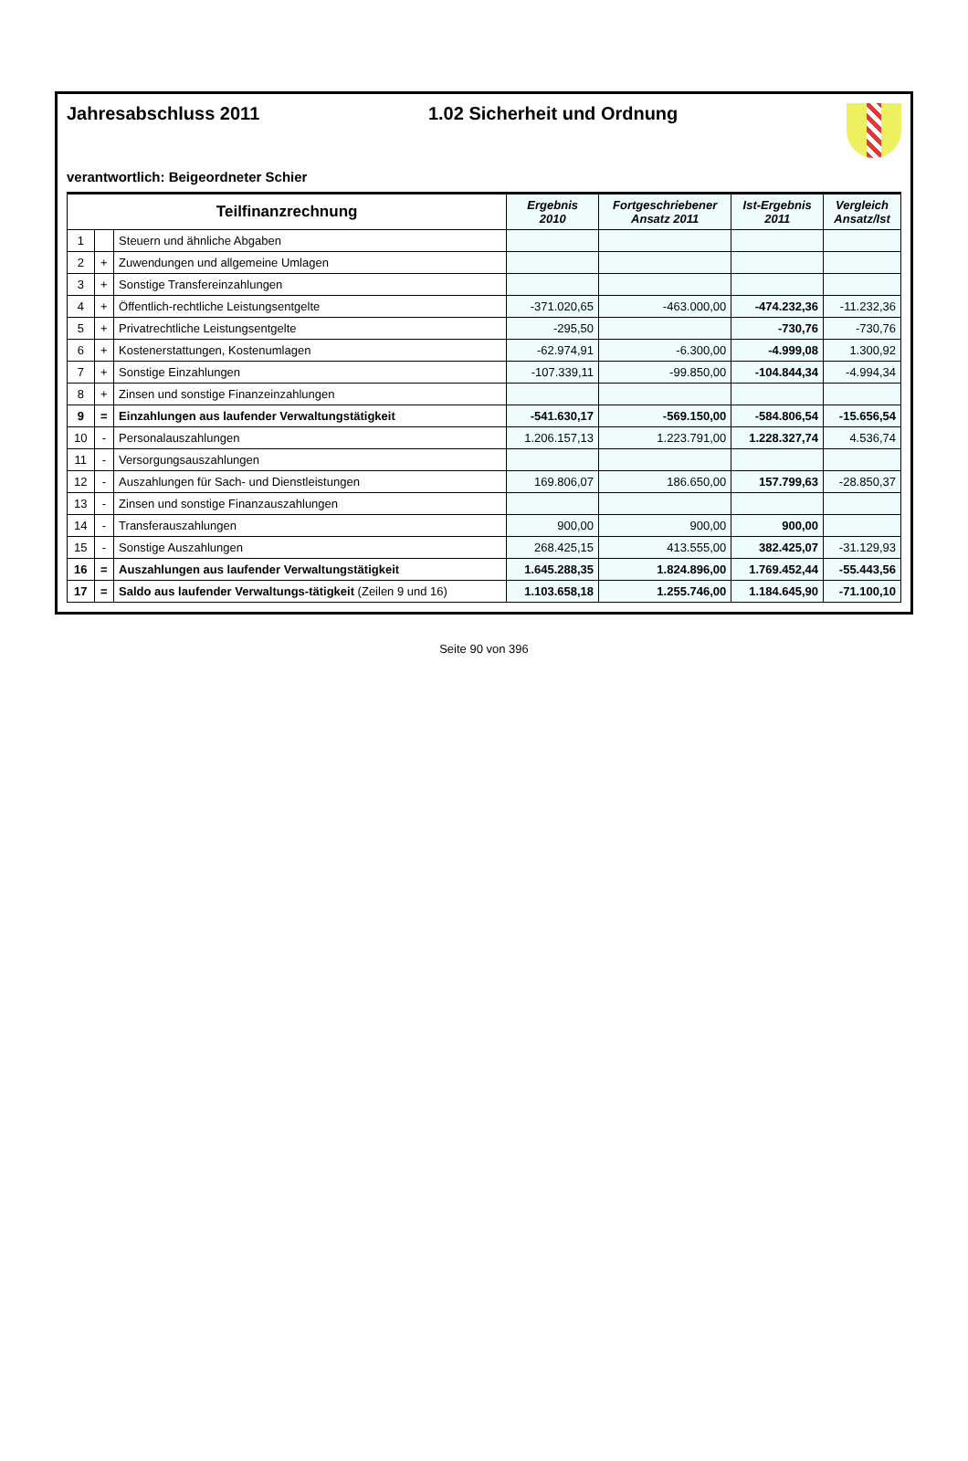Jahresabschluss 2011 1.02 Sicherheit und Ordnung
verantwortlich: Beigeordneter Schier
| Teilfinanzrechnung | | | Ergebnis 2010 | Fortgeschriebener Ansatz 2011 | Ist-Ergebnis 2011 | Vergleich Ansatz/Ist |
| --- | --- | --- | --- | --- | --- | --- |
| 1 | | Steuern und ähnliche Abgaben | | | | |
| 2 | + | Zuwendungen und allgemeine Umlagen | | | | |
| 3 | + | Sonstige Transfereinzahlungen | | | | |
| 4 | + | Öffentlich-rechtliche Leistungsentgelte | -371.020,65 | -463.000,00 | -474.232,36 | -11.232,36 |
| 5 | + | Privatrechtliche Leistungsentgelte | -295,50 | | -730,76 | -730,76 |
| 6 | + | Kostenerstattungen, Kostenumlagen | -62.974,91 | -6.300,00 | -4.999,08 | 1.300,92 |
| 7 | + | Sonstige Einzahlungen | -107.339,11 | -99.850,00 | -104.844,34 | -4.994,34 |
| 8 | + | Zinsen und sonstige Finanzeinzahlungen | | | | |
| 9 | = | Einzahlungen aus laufender Verwaltungstätigkeit | -541.630,17 | -569.150,00 | -584.806,54 | -15.656,54 |
| 10 | - | Personalauszahlungen | 1.206.157,13 | 1.223.791,00 | 1.228.327,74 | 4.536,74 |
| 11 | - | Versorgungsauszahlungen | | | | |
| 12 | - | Auszahlungen für Sach- und Dienstleistungen | 169.806,07 | 186.650,00 | 157.799,63 | -28.850,37 |
| 13 | - | Zinsen und sonstige Finanzauszahlungen | | | | |
| 14 | - | Transferauszahlungen | 900,00 | 900,00 | 900,00 | |
| 15 | - | Sonstige Auszahlungen | 268.425,15 | 413.555,00 | 382.425,07 | -31.129,93 |
| 16 | = | Auszahlungen aus laufender Verwaltungstätigkeit | 1.645.288,35 | 1.824.896,00 | 1.769.452,44 | -55.443,56 |
| 17 | = | Saldo aus laufender Verwaltungs-tätigkeit (Zeilen 9 und 16) | 1.103.658,18 | 1.255.746,00 | 1.184.645,90 | -71.100,10 |
Seite 90 von 396